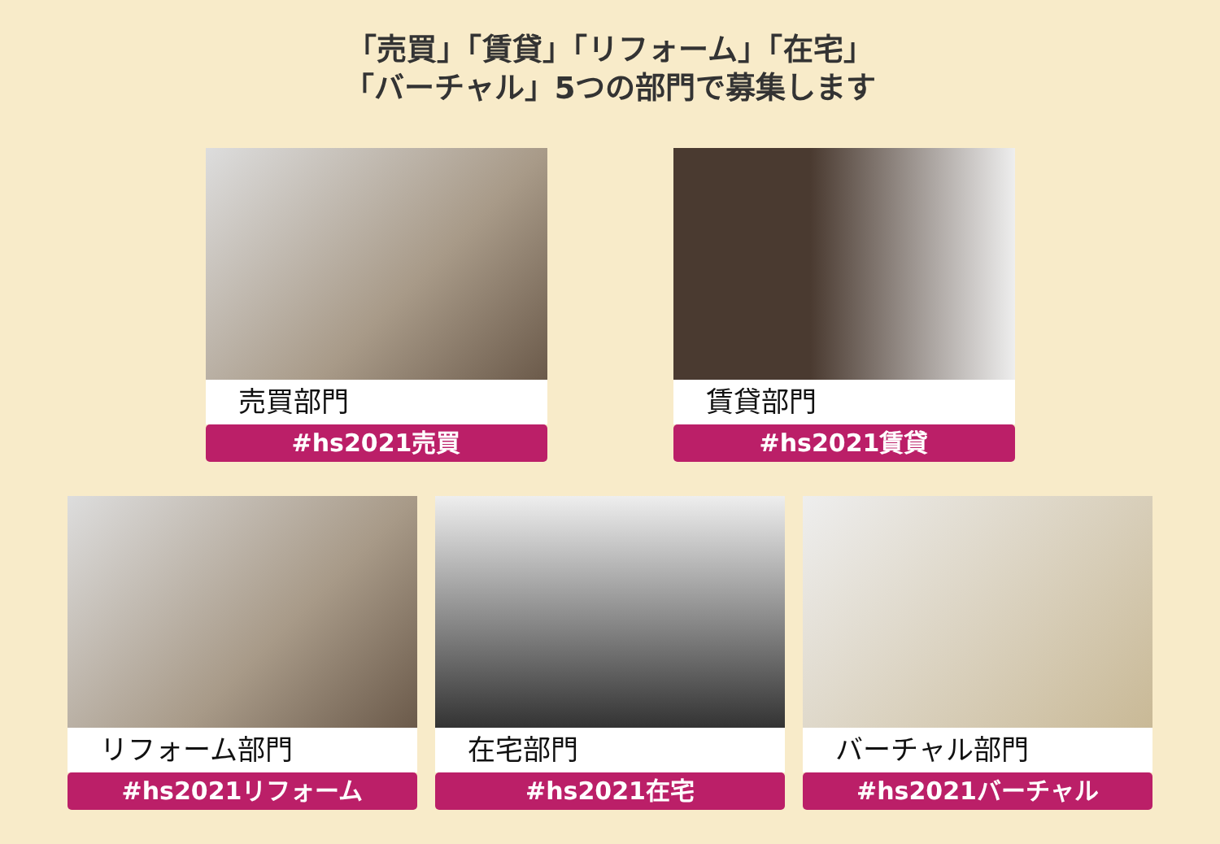「売買」「賃貸」「リフォーム」「在宅」
「バーチャル」5つの部門で募集します
売買部門
#hs2021売買
賃貸部門
#hs2021賃貸
リフォーム部門
#hs2021リフォーム
在宅部門
#hs2021在宅
バーチャル部門
#hs2021バーチャル